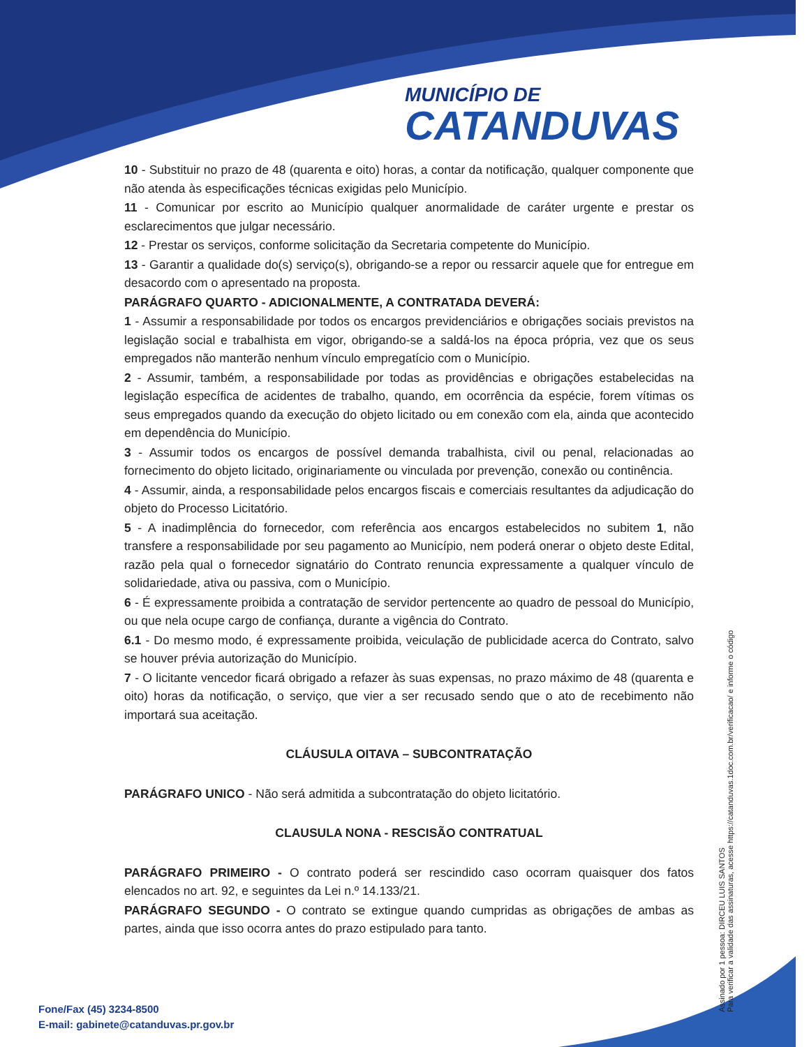MUNICÍPIO DE
CATANDUVAS
10 - Substituir no prazo de 48 (quarenta e oito) horas, a contar da notificação, qualquer componente que não atenda às especificações técnicas exigidas pelo Município.
11 - Comunicar por escrito ao Município qualquer anormalidade de caráter urgente e prestar os esclarecimentos que julgar necessário.
12 - Prestar os serviços, conforme solicitação da Secretaria competente do Município.
13 - Garantir a qualidade do(s) serviço(s), obrigando-se a repor ou ressarcir aquele que for entregue em desacordo com o apresentado na proposta.
PARÁGRAFO QUARTO - ADICIONALMENTE, A CONTRATADA DEVERÁ:
1 - Assumir a responsabilidade por todos os encargos previdenciários e obrigações sociais previstos na legislação social e trabalhista em vigor, obrigando-se a saldá-los na época própria, vez que os seus empregados não manterão nenhum vínculo empregatício com o Município.
2 - Assumir, também, a responsabilidade por todas as providências e obrigações estabelecidas na legislação específica de acidentes de trabalho, quando, em ocorrência da espécie, forem vítimas os seus empregados quando da execução do objeto licitado ou em conexão com ela, ainda que acontecido em dependência do Município.
3 - Assumir todos os encargos de possível demanda trabalhista, civil ou penal, relacionadas ao fornecimento do objeto licitado, originariamente ou vinculada por prevenção, conexão ou continência.
4 - Assumir, ainda, a responsabilidade pelos encargos fiscais e comerciais resultantes da adjudicação do objeto do Processo Licitatório.
5 - A inadimplência do fornecedor, com referência aos encargos estabelecidos no subitem 1, não transfere a responsabilidade por seu pagamento ao Município, nem poderá onerar o objeto deste Edital, razão pela qual o fornecedor signatário do Contrato renuncia expressamente a qualquer vínculo de solidariedade, ativa ou passiva, com o Município.
6 - É expressamente proibida a contratação de servidor pertencente ao quadro de pessoal do Município, ou que nela ocupe cargo de confiança, durante a vigência do Contrato.
6.1 - Do mesmo modo, é expressamente proibida, veiculação de publicidade acerca do Contrato, salvo se houver prévia autorização do Município.
7 - O licitante vencedor ficará obrigado a refazer às suas expensas, no prazo máximo de 48 (quarenta e oito) horas da notificação, o serviço, que vier a ser recusado sendo que o ato de recebimento não importará sua aceitação.
CLÁUSULA OITAVA – SUBCONTRATAÇÃO
PARÁGRAFO UNICO - Não será admitida a subcontratação do objeto licitatório.
CLAUSULA NONA - RESCISÃO CONTRATUAL
PARÁGRAFO PRIMEIRO - O contrato poderá ser rescindido caso ocorram quaisquer dos fatos elencados no art. 92, e seguintes da Lei n.º 14.133/21.
PARÁGRAFO SEGUNDO - O contrato se extingue quando cumpridas as obrigações de ambas as partes, ainda que isso ocorra antes do prazo estipulado para tanto.
Assinado por 1 pessoa: DIRCEU LUIS SANTOS
Para verificar a validade das assinaturas, acesse https://catanduvas.1doc.com.br/verificacao/ e informe o código
Fone/Fax (45) 3234-8500
E-mail: gabinete@catanduvas.pr.gov.br